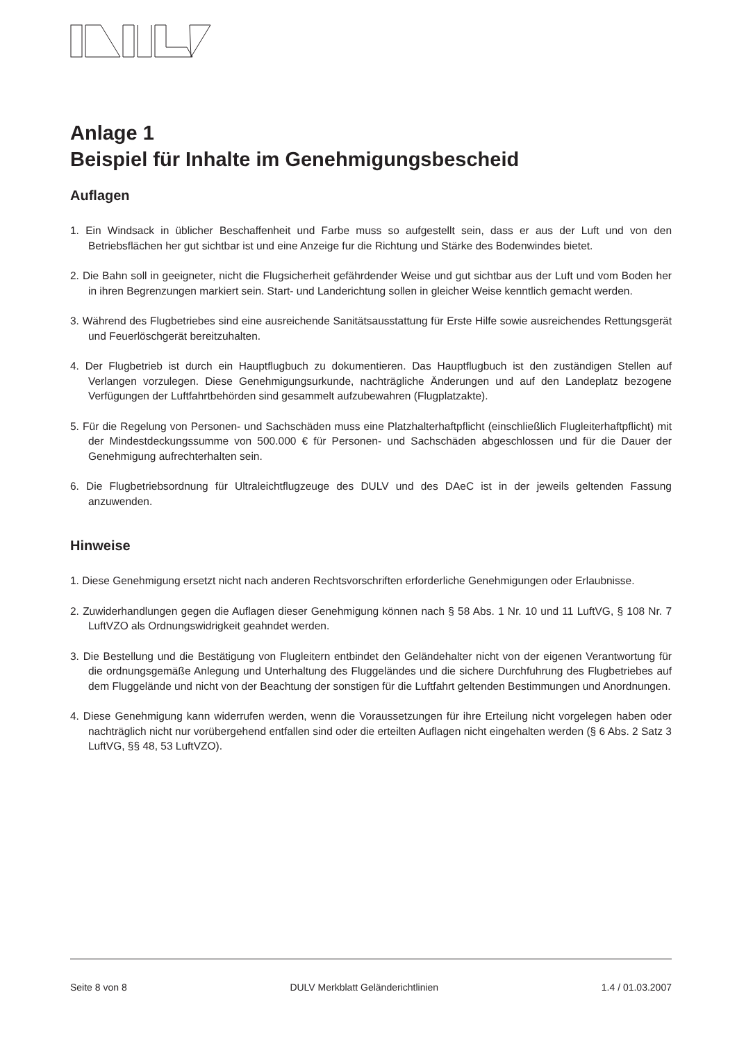Anlage 1
Beispiel für Inhalte im Genehmigungsbescheid
Auflagen
1. Ein Windsack in üblicher Beschaffenheit und Farbe muss so aufgestellt sein, dass er aus der Luft und von den Betriebsflächen her gut sichtbar ist und eine Anzeige fur die Richtung und Stärke des Bodenwindes bietet.
2. Die Bahn soll in geeigneter, nicht die Flugsicherheit gefährdender Weise und gut sichtbar aus der Luft und vom Boden her in ihren Begrenzungen markiert sein. Start- und Landerichtung sollen in gleicher Weise kenntlich gemacht werden.
3. Während des Flugbetriebes sind eine ausreichende Sanitätsausstattung für Erste Hilfe sowie ausreichendes Rettungsgerät und Feuerlöschgerät bereitzuhalten.
4. Der Flugbetrieb ist durch ein Hauptflugbuch zu dokumentieren. Das Hauptflugbuch ist den zuständigen Stellen auf Verlangen vorzulegen. Diese Genehmigungsurkunde, nachträgliche Änderungen und auf den Landeplatz bezogene Verfügungen der Luftfahrtbehörden sind gesammelt aufzubewahren (Flugplatzakte).
5. Für die Regelung von Personen- und Sachschäden muss eine Platzhalterhaftpflicht (einschließlich Flugleiterhaftpflicht) mit der Mindestdeckungssumme von 500.000 € für Personen- und Sachschäden abgeschlossen und für die Dauer der Genehmigung aufrechterhalten sein.
6. Die Flugbetriebsordnung für Ultraleichtflugzeuge des DULV und des DAeC ist in der jeweils geltenden Fassung anzuwenden.
Hinweise
1. Diese Genehmigung ersetzt nicht nach anderen Rechtsvorschriften erforderliche Genehmigungen oder Erlaubnisse.
2. Zuwiderhandlungen gegen die Auflagen dieser Genehmigung können nach § 58 Abs. 1 Nr. 10 und 11 LuftVG, § 108 Nr. 7 LuftVZO als Ordnungswidrigkeit geahndet werden.
3. Die Bestellung und die Bestätigung von Flugleitern entbindet den Geländehalter nicht von der eigenen Verantwortung für die ordnungsgemäße Anlegung und Unterhaltung des Fluggeländes und die sichere Durchfuhrung des Flugbetriebes auf dem Fluggelände und nicht von der Beachtung der sonstigen für die Luftfahrt geltenden Bestimmungen und Anordnungen.
4. Diese Genehmigung kann widerrufen werden, wenn die Voraussetzungen für ihre Erteilung nicht vorgelegen haben oder nachträglich nicht nur vorübergehend entfallen sind oder die erteilten Auflagen nicht eingehalten werden (§ 6 Abs. 2 Satz 3 LuftVG, §§ 48, 53 LuftVZO).
Seite 8 von 8 DULV Merkblatt Geländerichtlinien 1.4 / 01.03.2007